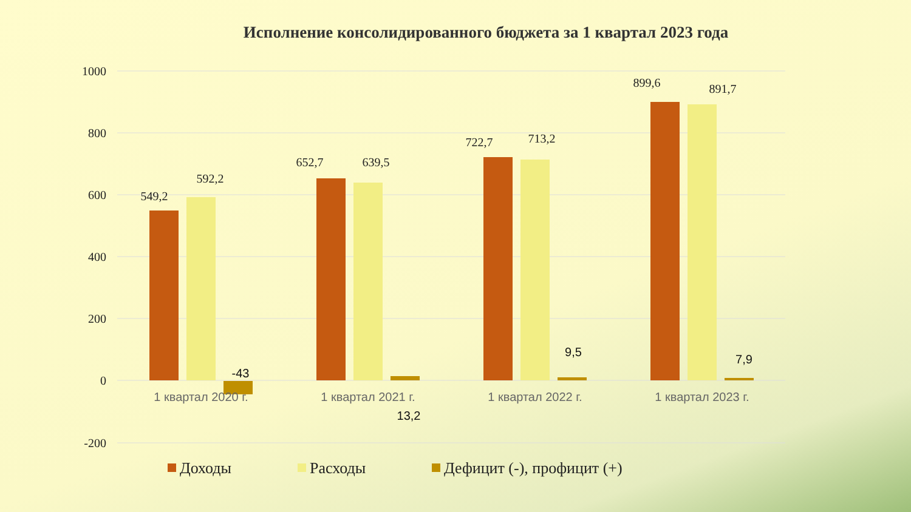Исполнение консолидированного бюджета за 1 квартал 2023 года
1000
800
600
400
200
0
-200
549,2
592,2
652,7
639,5
722,7
713,2
899,6
891,7
-43
13,2
9,5
7,9
1 квартал 2020 г.
1 квартал 2021 г.
1 квартал 2022 г.
1 квартал 2023 г.
Доходы
Расходы
Дефицит (-), профицит (+)